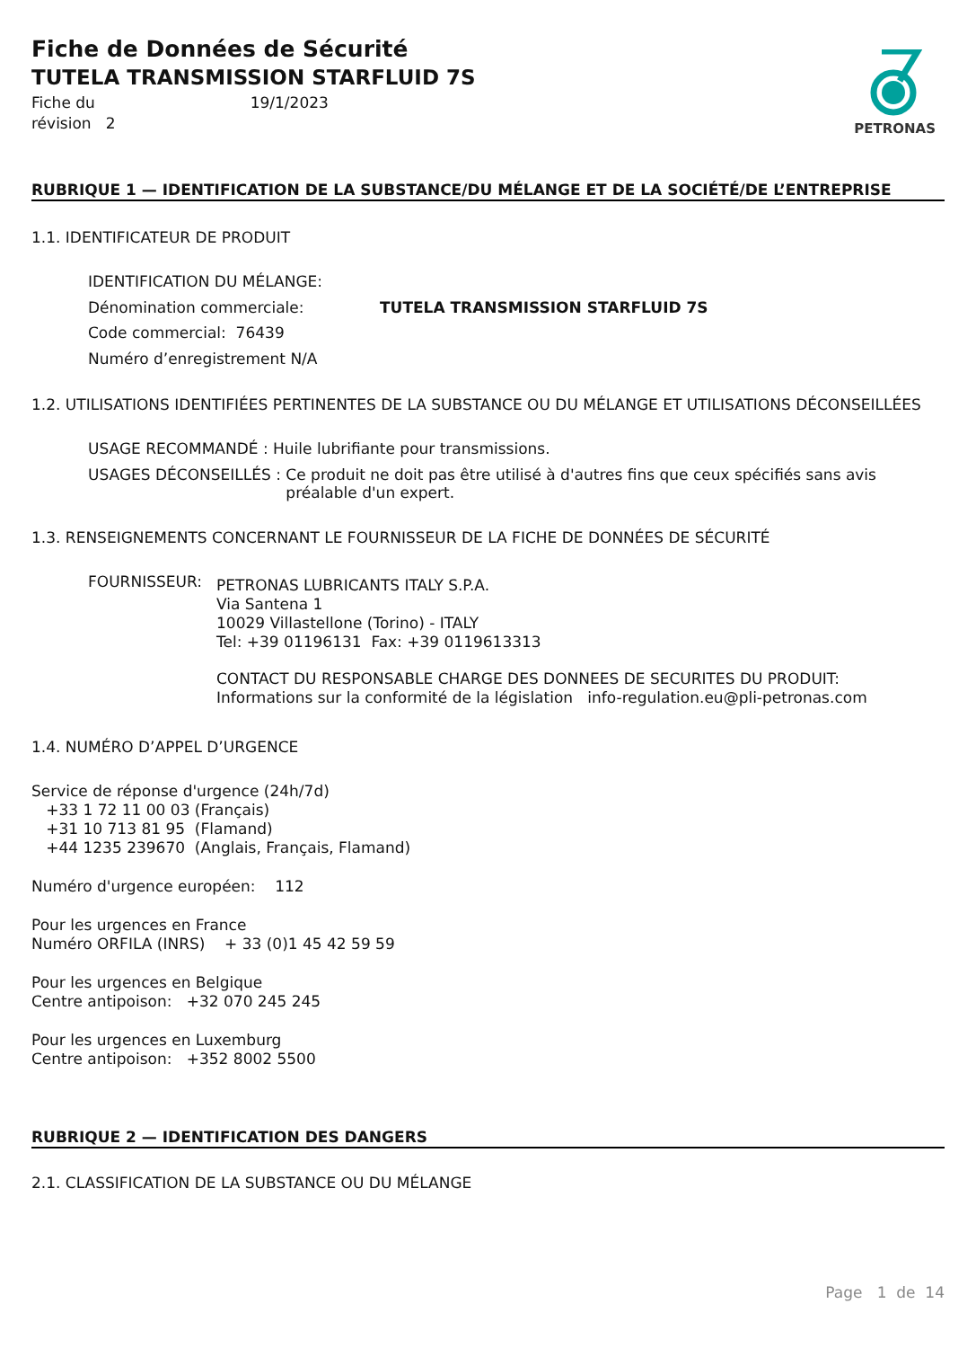Fiche de Données de Sécurité
TUTELA TRANSMISSION STARFLUID 7S
Fiche du
révision 2
19/1/2023
PETRONAS
RUBRIQUE 1 — IDENTIFICATION DE LA SUBSTANCE/DU MÉLANGE ET DE LA SOCIÉTÉ/DE L’ENTREPRISE
1.1. IDENTIFICATEUR DE PRODUIT
IDENTIFICATION DU MÉLANGE:
Dénomination commerciale: TUTELA TRANSMISSION STARFLUID 7S
Code commercial: 76439
Numéro d’enregistrement N/A
1.2. UTILISATIONS IDENTIFIÉES PERTINENTES DE LA SUBSTANCE OU DU MÉLANGE ET UTILISATIONS DÉCONSEILLÉES
USAGE RECOMMANDÉ : Huile lubrifiante pour transmissions.
USAGES DÉCONSEILLÉS : Ce produit ne doit pas être utilisé à d'autres fins que ceux spécifiés sans avis préalable d'un expert.
1.3. RENSEIGNEMENTS CONCERNANT LE FOURNISSEUR DE LA FICHE DE DONNÉES DE SÉCURITÉ
FOURNISSEUR:
PETRONAS LUBRICANTS ITALY S.P.A.
Via Santena 1
10029 Villastellone (Torino) - ITALY
Tel: +39 01196131 Fax: +39 0119613313
CONTACT DU RESPONSABLE CHARGE DES DONNEES DE SECURITES DU PRODUIT:
Informations sur la conformité de la législation info-regulation.eu@pli-petronas.com
1.4. NUMÉRO D’APPEL D’URGENCE
Service de réponse d'urgence (24h/7d)
+33 1 72 11 00 03 (Français)
+31 10 713 81 95 (Flamand)
+44 1235 239670 (Anglais, Français, Flamand)
Numéro d'urgence européen: 112
Pour les urgences en France
Numéro ORFILA (INRS) + 33 (0)1 45 42 59 59
Pour les urgences en Belgique
Centre antipoison: +32 070 245 245
Pour les urgences en Luxemburg
Centre antipoison: +352 8002 5500
RUBRIQUE 2 — IDENTIFICATION DES DANGERS
2.1. CLASSIFICATION DE LA SUBSTANCE OU DU MÉLANGE
Page 1 de 14